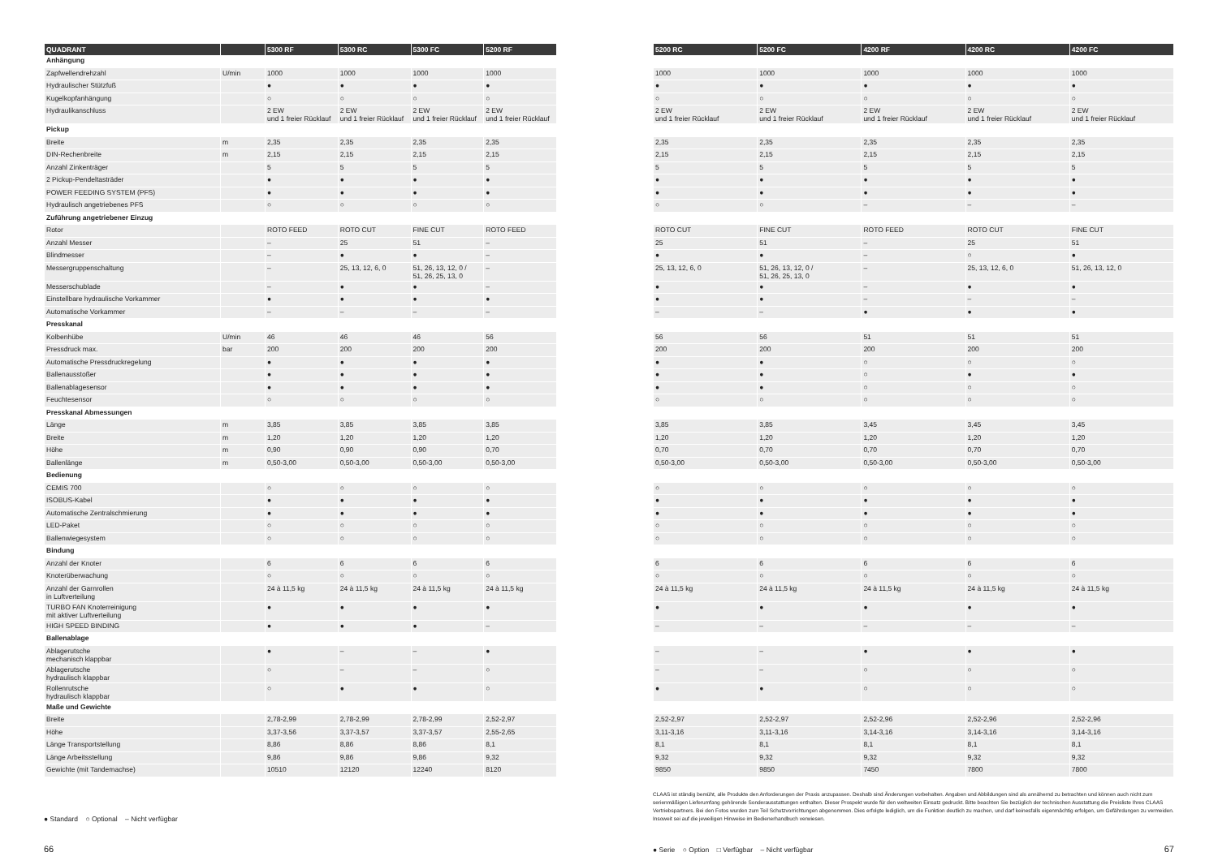| QUADRANT | | 5300 RF | 5300 RC | 5300 FC | 5200 RF |
| --- | --- | --- | --- | --- | --- |
| Anhängung | | | | | |
| Zapfwellendrehzahl | U/min | 1000 | 1000 | 1000 | 1000 |
| Hydraulischer Stützfuß | | ● | ● | ● | ● |
| Kugelkopfanhängung | | ○ | ○ | ○ | ○ |
| Hydraulikanschluss | | 2 EW und 1 freier Rücklauf | 2 EW und 1 freier Rücklauf | 2 EW und 1 freier Rücklauf | 2 EW und 1 freier Rücklauf |
| Pickup | | | | | |
| Breite | m | 2,35 | 2,35 | 2,35 | 2,35 |
| DIN-Rechenbreite | m | 2,15 | 2,15 | 2,15 | 2,15 |
| Anzahl Zinkenträger | | 5 | 5 | 5 | 5 |
| 2 Pickup-Pendeltasträder | | ● | ● | ● | ● |
| POWER FEEDING SYSTEM (PFS) | | ● | ● | ● | ● |
| Hydraulisch angetriebenes PFS | | ○ | ○ | ○ | ○ |
| Zuführung angetriebener Einzug | | | | | |
| Rotor | | ROTO FEED | ROTO CUT | FINE CUT | ROTO FEED |
| Anzahl Messer | | – | 25 | 51 | – |
| Blindmesser | | – | ● | ● | – |
| Messergruppenschaltung | | – | 25, 13, 12, 6, 0 | 51, 26, 13, 12, 0 / 51, 26, 25, 13, 0 | – |
| Messerschublade | | – | ● | ● | – |
| Einstellbare hydraulische Vorkammer | | ● | ● | ● | ● |
| Automatische Vorkammer | | – | – | – | – |
| Presskanal | | | | | |
| Kolbenhübe | U/min | 46 | 46 | 46 | 56 |
| Pressdruck max. | bar | 200 | 200 | 200 | 200 |
| Automatische Pressdruckregelung | | ● | ● | ● | ● |
| Ballenausstoßer | | ● | ● | ● | ● |
| Ballenablagesensor | | ● | ● | ● | ● |
| Feuchtesensor | | ○ | ○ | ○ | ○ |
| Presskanal Abmessungen | | | | | |
| Länge | m | 3,85 | 3,85 | 3,85 | 3,85 |
| Breite | m | 1,20 | 1,20 | 1,20 | 1,20 |
| Höhe | m | 0,90 | 0,90 | 0,90 | 0,70 |
| Ballenlänge | m | 0,50-3,00 | 0,50-3,00 | 0,50-3,00 | 0,50-3,00 |
| Bedienung | | | | | |
| CEMIS 700 | | ○ | ○ | ○ | ○ |
| ISOBUS-Kabel | | ● | ● | ● | ● |
| Automatische Zentralschmierung | | ● | ● | ● | ● |
| LED-Paket | | ○ | ○ | ○ | ○ |
| Ballenwiegesystem | | ○ | ○ | ○ | ○ |
| Bindung | | | | | |
| Anzahl der Knoter | | 6 | 6 | 6 | 6 |
| Knoterüberwachung | | ○ | ○ | ○ | ○ |
| Anzahl der Garnrollen in Luftverteilung | | 24 à 11,5 kg | 24 à 11,5 kg | 24 à 11,5 kg | 24 à 11,5 kg |
| TURBO FAN Knoterreinigung mit aktiver Luftverteilung | | ● | ● | ● | ● |
| HIGH SPEED BINDING | | ● | ● | ● | – |
| Ballenablage | | | | | |
| Ablagerutsche mechanisch klappbar | | ● | – | – | ● |
| Ablagerutsche hydraulisch klappbar | | ○ | – | – | ○ |
| Rollenrutsche hydraulisch klappbar | | ○ | ● | ● | ○ |
| Maße und Gewichte | | | | | |
| Breite | | 2,78-2,99 | 2,78-2,99 | 2,78-2,99 | 2,52-2,97 |
| Höhe | | 3,37-3,56 | 3,37-3,57 | 3,37-3,57 | 2,55-2,65 |
| Länge Transportstellung | | 8,86 | 8,86 | 8,86 | 8,1 |
| Länge Arbeitsstellung | | 9,86 | 9,86 | 9,86 | 9,32 |
| Gewichte (mit Tandemachse) | | 10510 | 12120 | 12240 | 8120 |
● Standard ○ Optional – Nicht verfügbar
66
| 5200 RC | 5200 FC | 4200 RF | 4200 RC | 4200 FC |
| --- | --- | --- | --- | --- |
| 1000 | 1000 | 1000 | 1000 | 1000 |
| ● | ● | ● | ● | ● |
| ○ | ○ | ○ | ○ | ○ |
| 2 EW und 1 freier Rücklauf | 2 EW und 1 freier Rücklauf | 2 EW und 1 freier Rücklauf | 2 EW und 1 freier Rücklauf | 2 EW und 1 freier Rücklauf |
| 2,35 | 2,35 | 2,35 | 2,35 | 2,35 |
| 2,15 | 2,15 | 2,15 | 2,15 | 2,15 |
| 5 | 5 | 5 | 5 | 5 |
| ● | ● | ● | ● | ● |
| ● | ● | ● | ● | ● |
| ○ | ○ | – | – | – |
| ROTO CUT | FINE CUT | ROTO FEED | ROTO CUT | FINE CUT |
| 25 | 51 | – | 25 | 51 |
| ● | ● | – | ○ | ● |
| 25, 13, 12, 6, 0 | 51, 26, 13, 12, 0 / 51, 26, 25, 13, 0 | – | 25, 13, 12, 6, 0 | 51, 26, 13, 12, 0 |
| ● | ● | – | ● | ● |
| ● | ● | – | – | – |
| – | – | ● | ● | ● |
| 56 | 56 | 51 | 51 | 51 |
| 200 | 200 | 200 | 200 | 200 |
| ● | ● | ○ | ○ | ○ |
| ● | ● | ○ | ● | ● |
| ● | ● | ○ | ○ | ○ |
| ○ | ○ | ○ | ○ | ○ |
| 3,85 | 3,85 | 3,45 | 3,45 | 3,45 |
| 1,20 | 1,20 | 1,20 | 1,20 | 1,20 |
| 0,70 | 0,70 | 0,70 | 0,70 | 0,70 |
| 0,50-3,00 | 0,50-3,00 | 0,50-3,00 | 0,50-3,00 | 0,50-3,00 |
| ○ | ○ | ○ | ○ | ○ |
| ● | ● | ● | ● | ● |
| ● | ● | ● | ● | ● |
| ○ | ○ | ○ | ○ | ○ |
| ○ | ○ | ○ | ○ | ○ |
| 6 | 6 | 6 | 6 | 6 |
| ○ | ○ | ○ | ○ | ○ |
| 24 à 11,5 kg | 24 à 11,5 kg | 24 à 11,5 kg | 24 à 11,5 kg | 24 à 11,5 kg |
| ● | ● | ● | ● | ● |
| – | – | – | – | – |
| – | – | ● | ● | ● |
| – | – | ○ | ○ | ○ |
| ● | ● | ○ | ○ | ○ |
| 2,52-2,97 | 2,52-2,97 | 2,52-2,96 | 2,52-2,96 | 2,52-2,96 |
| 3,11-3,16 | 3,11-3,16 | 3,14-3,16 | 3,14-3,16 | 3,14-3,16 |
| 8,1 | 8,1 | 8,1 | 8,1 | 8,1 |
| 9,32 | 9,32 | 9,32 | 9,32 | 9,32 |
| 9850 | 9850 | 7450 | 7800 | 7800 |
CLAAS ist ständig bemüht, alle Produkte den Anforderungen der Praxis anzupassen. Deshalb sind Änderungen vorbehalten. Angaben und Abbildungen sind als annähernd zu betrachten und können auch nicht zum serienmäßigen Lieferumfang gehörende Sonderausstattungen enthalten. Dieser Prospekt wurde für den weltweiten Einsatz gedruckt. Bitte beachten Sie bezüglich der technischen Ausstattung die Preisliste Ihres CLAAS Vertriebspartners. Bei den Fotos wurden zum Teil Schutzvorrichtungen abgenommen. Dies erfolgte lediglich, um die Funktion deutlich zu machen, und darf keinesfalls eigenmächtig erfolgen, um Gefährdungen zu vermeiden. Insoweit sei auf die jeweiligen Hinweise im Bedienerhandbuch verwiesen.
● Serie ○ Option □ Verfügbar – Nicht verfügbar
67